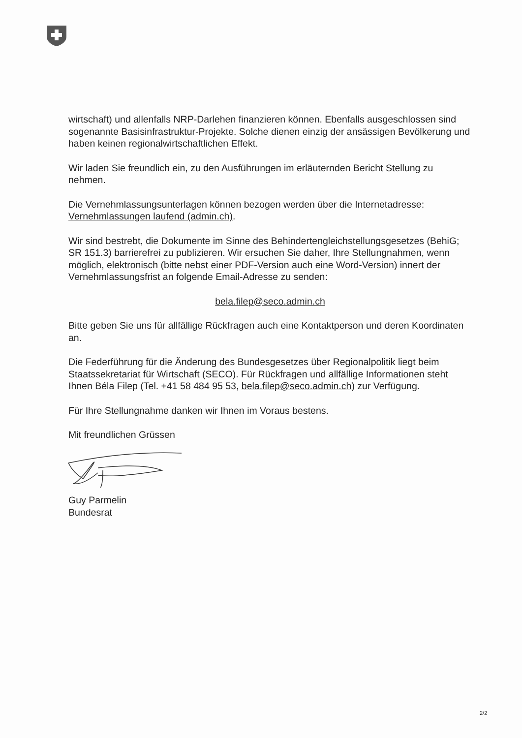wirtschaft) und allenfalls NRP-Darlehen finanzieren können. Ebenfalls ausgeschlossen sind sogenannte Basisinfrastruktur-Projekte. Solche dienen einzig der ansässigen Bevölkerung und haben keinen regionalwirtschaftlichen Effekt.
Wir laden Sie freundlich ein, zu den Ausführungen im erläuternden Bericht Stellung zu nehmen.
Die Vernehmlassungsunterlagen können bezogen werden über die Internetadresse: Vernehmlassungen laufend (admin.ch).
Wir sind bestrebt, die Dokumente im Sinne des Behindertengleichstellungsgesetzes (BehiG; SR 151.3) barrierefrei zu publizieren. Wir ersuchen Sie daher, Ihre Stellungnahmen, wenn möglich, elektronisch (bitte nebst einer PDF-Version auch eine Word-Version) innert der Vernehmlassungsfrist an folgende Email-Adresse zu senden:
bela.filep@seco.admin.ch
Bitte geben Sie uns für allfällige Rückfragen auch eine Kontaktperson und deren Koordinaten an.
Die Federführung für die Änderung des Bundesgesetzes über Regionalpolitik liegt beim Staatssekretariat für Wirtschaft (SECO). Für Rückfragen und allfällige Informationen steht Ihnen Béla Filep (Tel. +41 58 484 95 53, bela.filep@seco.admin.ch) zur Verfügung.
Für Ihre Stellungnahme danken wir Ihnen im Voraus bestens.
Mit freundlichen Grüssen
Guy Parmelin
Bundesrat
2/2